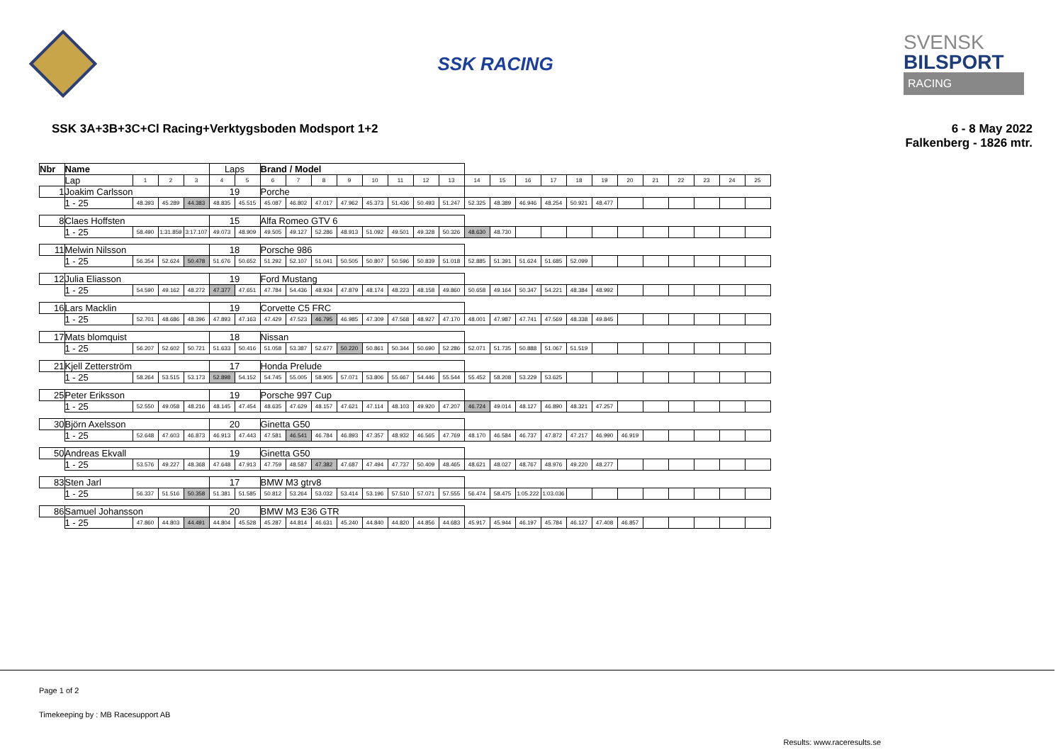SSK RACING
SVENSK
BILSPORT
RACING
SSK 3A+3B+3C+Cl Racing+Verktygsboden Modsport 1+2
6 - 8 May 2022
Falkenberg - 1826 mtr.
| Nbr | Name | | | | Laps | | Brand / Model | | | | | | | | | | | | | | | | | | | |
| | Lap | 1 | 2 | 3 | 4 | 5 | 6 | 7 | 8 | 9 | 10 | 11 | 12 | 13 | 14 | 15 | 16 | 17 | 18 | 19 | 20 | 21 | 22 | 23 | 24 | 25 |
| 1 | Joakim Carlsson | | | | 19 | | Porche | | | | | | | | | | | | | | | | | | | |
| | 1 - 25 | 48.393 | 45.289 | 44.383 | 48.835 | 45.515 | 45.087 | 46.802 | 47.017 | 47.962 | 45.373 | 51.436 | 50.493 | 51.247 | 52.325 | 48.389 | 46.946 | 48.254 | 50.921 | 48.477 | | | | | | |
| 8 | Claes Hoffsten | | | | 15 | | Alfa Romeo GTV 6 | | | | | | | | | | | | | | | | | | | |
| | 1 - 25 | 58.490 | 1:31.859 | 3:17.107 | 49.073 | 48.909 | 49.505 | 49.127 | 52.286 | 48.913 | 51.092 | 49.501 | 49.328 | 50.326 | 48.630 | 48.730 | | | | | | | | | | |
| 11 | Melwin Nilsson | | | | 18 | | Porsche 986 | | | | | | | | | | | | | | | | | | | |
| | 1 - 25 | 56.354 | 52.624 | 50.478 | 51.676 | 50.652 | 51.292 | 52.107 | 51.041 | 50.505 | 50.807 | 50.596 | 50.839 | 51.018 | 52.885 | 51.391 | 51.624 | 51.685 | 52.099 | | | | | | | |
| 12 | Julia Eliasson | | | | 19 | | Ford Mustang | | | | | | | | | | | | | | | | | | | |
| | 1 - 25 | 54.590 | 49.162 | 48.272 | 47.377 | 47.651 | 47.784 | 54.436 | 48.934 | 47.879 | 48.174 | 48.223 | 48.158 | 49.860 | 50.658 | 49.164 | 50.347 | 54.221 | 48.384 | 48.992 | | | | | | |
| 16 | Lars Macklin | | | | 19 | | Corvette C5 FRC | | | | | | | | | | | | | | | | | | | |
| | 1 - 25 | 52.701 | 48.686 | 48.396 | 47.893 | 47.163 | 47.429 | 47.523 | 46.795 | 46.985 | 47.309 | 47.568 | 48.927 | 47.170 | 48.001 | 47.987 | 47.741 | 47.569 | 48.338 | 49.845 | | | | | | |
| 17 | Mats blomquist | | | | 18 | | Nissan | | | | | | | | | | | | | | | | | | | |
| | 1 - 25 | 56.207 | 52.602 | 50.721 | 51.633 | 50.416 | 51.058 | 53.387 | 52.677 | 50.220 | 50.861 | 50.344 | 50.690 | 52.286 | 52.071 | 51.735 | 50.888 | 51.067 | 51.519 | | | | | | | |
| 21 | Kjell Zetterström | | | | 17 | | Honda Prelude | | | | | | | | | | | | | | | | | | | |
| | 1 - 25 | 58.264 | 53.515 | 53.173 | 52.898 | 54.152 | 54.745 | 55.005 | 58.905 | 57.071 | 53.806 | 55.667 | 54.446 | 55.544 | 55.452 | 58.208 | 53.229 | 53.625 | | | | | | | | |
| 25 | Peter Eriksson | | | | 19 | | Porsche 997 Cup | | | | | | | | | | | | | | | | | | | |
| | 1 - 25 | 52.550 | 49.058 | 48.216 | 48.145 | 47.454 | 48.635 | 47.629 | 48.157 | 47.621 | 47.114 | 48.103 | 49.920 | 47.207 | 46.724 | 49.014 | 48.127 | 46.890 | 48.321 | 47.257 | | | | | | |
| 30 | Björn Axelsson | | | | 20 | | Ginetta G50 | | | | | | | | | | | | | | | | | | | |
| | 1 - 25 | 52.648 | 47.603 | 46.873 | 46.913 | 47.443 | 47.581 | 46.541 | 46.784 | 46.893 | 47.357 | 48.932 | 46.565 | 47.769 | 48.170 | 46.584 | 46.737 | 47.872 | 47.217 | 46.990 | 46.919 | | | | | |
| 50 | Andreas Ekvall | | | | 19 | | Ginetta G50 | | | | | | | | | | | | | | | | | | | |
| | 1 - 25 | 53.576 | 49.227 | 48.368 | 47.648 | 47.913 | 47.759 | 48.587 | 47.382 | 47.687 | 47.494 | 47.737 | 50.409 | 48.465 | 48.621 | 48.027 | 48.767 | 48.976 | 49.220 | 48.277 | | | | | | |
| 83 | Sten Jarl | | | | 17 | | BMW M3 gtrv8 | | | | | | | | | | | | | | | | | | | |
| | 1 - 25 | 56.337 | 51.516 | 50.358 | 51.381 | 51.585 | 50.812 | 53.264 | 53.032 | 53.414 | 53.196 | 57.510 | 57.071 | 57.555 | 56.474 | 58.475 | 1:05.222 | 1:03.036 | | | | | | | | |
| 86 | Samuel Johansson | | | | 20 | | BMW M3 E36 GTR | | | | | | | | | | | | | | | | | | | |
| | 1 - 25 | 47.860 | 44.803 | 44.491 | 44.804 | 45.528 | 45.287 | 44.814 | 46.631 | 45.240 | 44.840 | 44.820 | 44.856 | 44.683 | 45.917 | 45.944 | 46.197 | 45.784 | 46.127 | 47.408 | 46.857 | | | | | |
Page 1 of 2
Timekeeping by : MB Racesupport AB
Results: www.raceresults.se